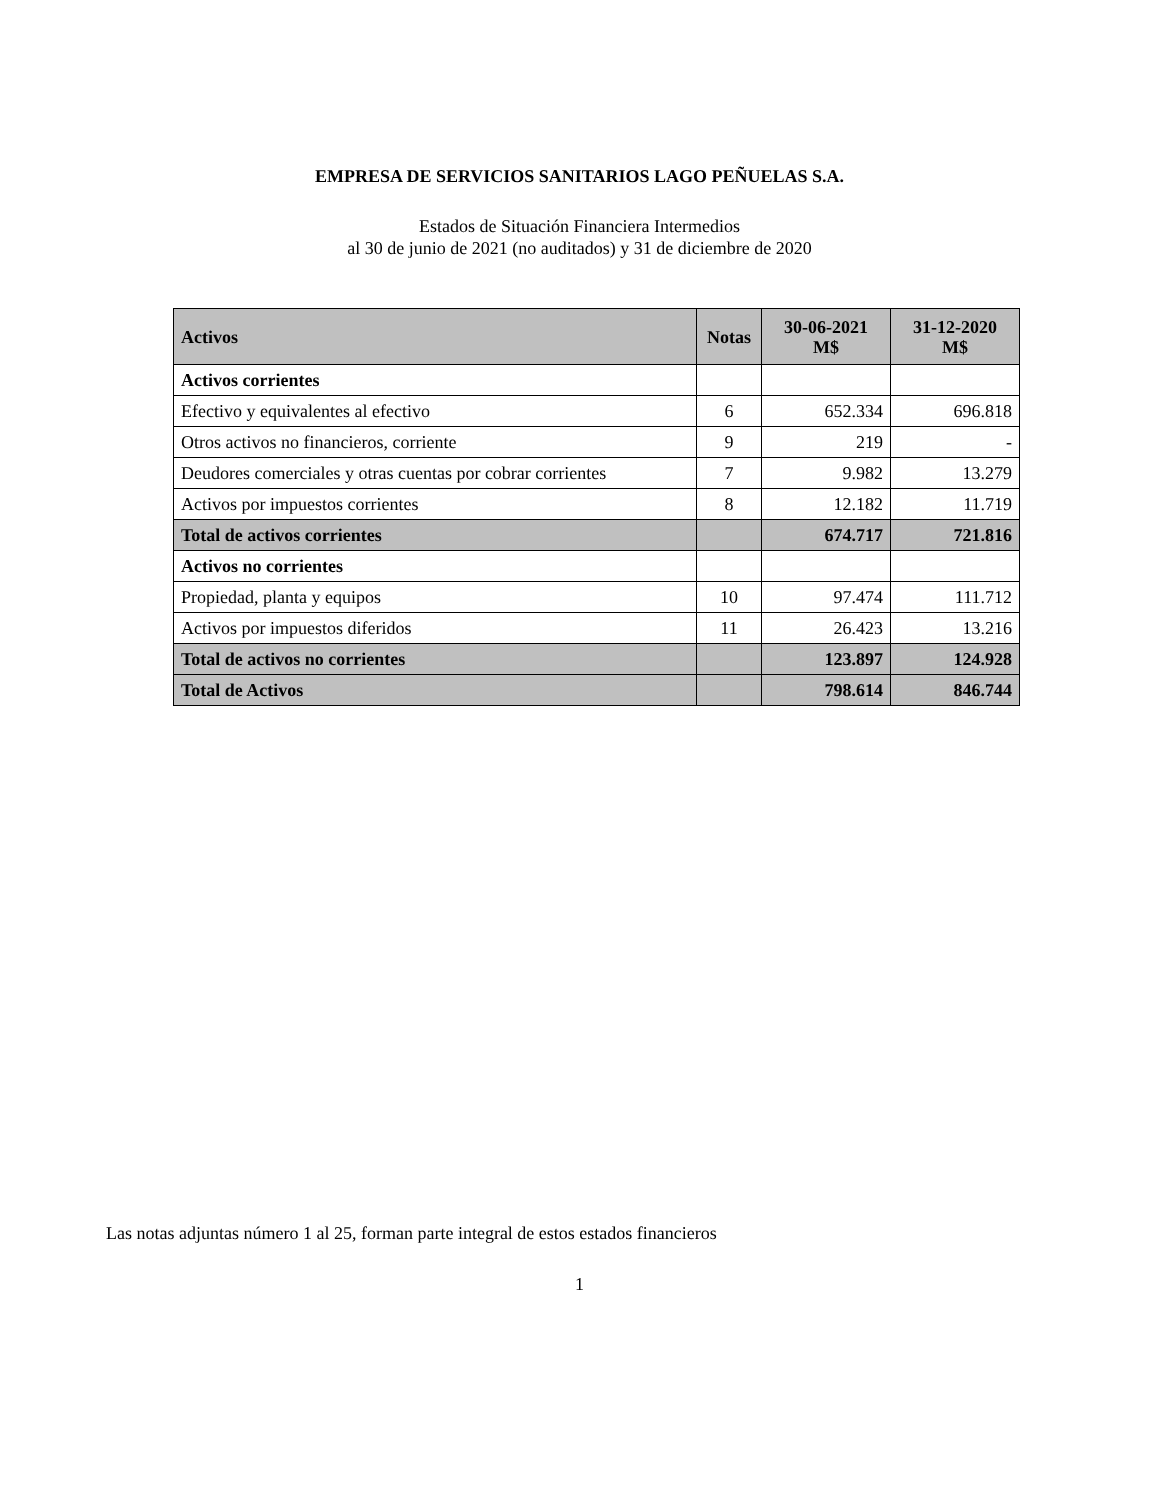EMPRESA DE SERVICIOS SANITARIOS LAGO PEÑUELAS S.A.
Estados de Situación Financiera Intermedios
al 30 de junio de 2021 (no auditados) y 31 de diciembre de 2020
| Activos | Notas | 30-06-2021 M$ | 31-12-2020 M$ |
| --- | --- | --- | --- |
| Activos corrientes | | | |
| Efectivo y equivalentes al efectivo | 6 | 652.334 | 696.818 |
| Otros activos no financieros, corriente | 9 | 219 | - |
| Deudores comerciales y otras cuentas por cobrar corrientes | 7 | 9.982 | 13.279 |
| Activos por impuestos corrientes | 8 | 12.182 | 11.719 |
| Total de activos corrientes | | 674.717 | 721.816 |
| Activos no corrientes | | | |
| Propiedad, planta y equipos | 10 | 97.474 | 111.712 |
| Activos por impuestos diferidos | 11 | 26.423 | 13.216 |
| Total de activos no corrientes | | 123.897 | 124.928 |
| Total de Activos | | 798.614 | 846.744 |
Las notas adjuntas número 1 al 25, forman parte integral de estos estados financieros
1